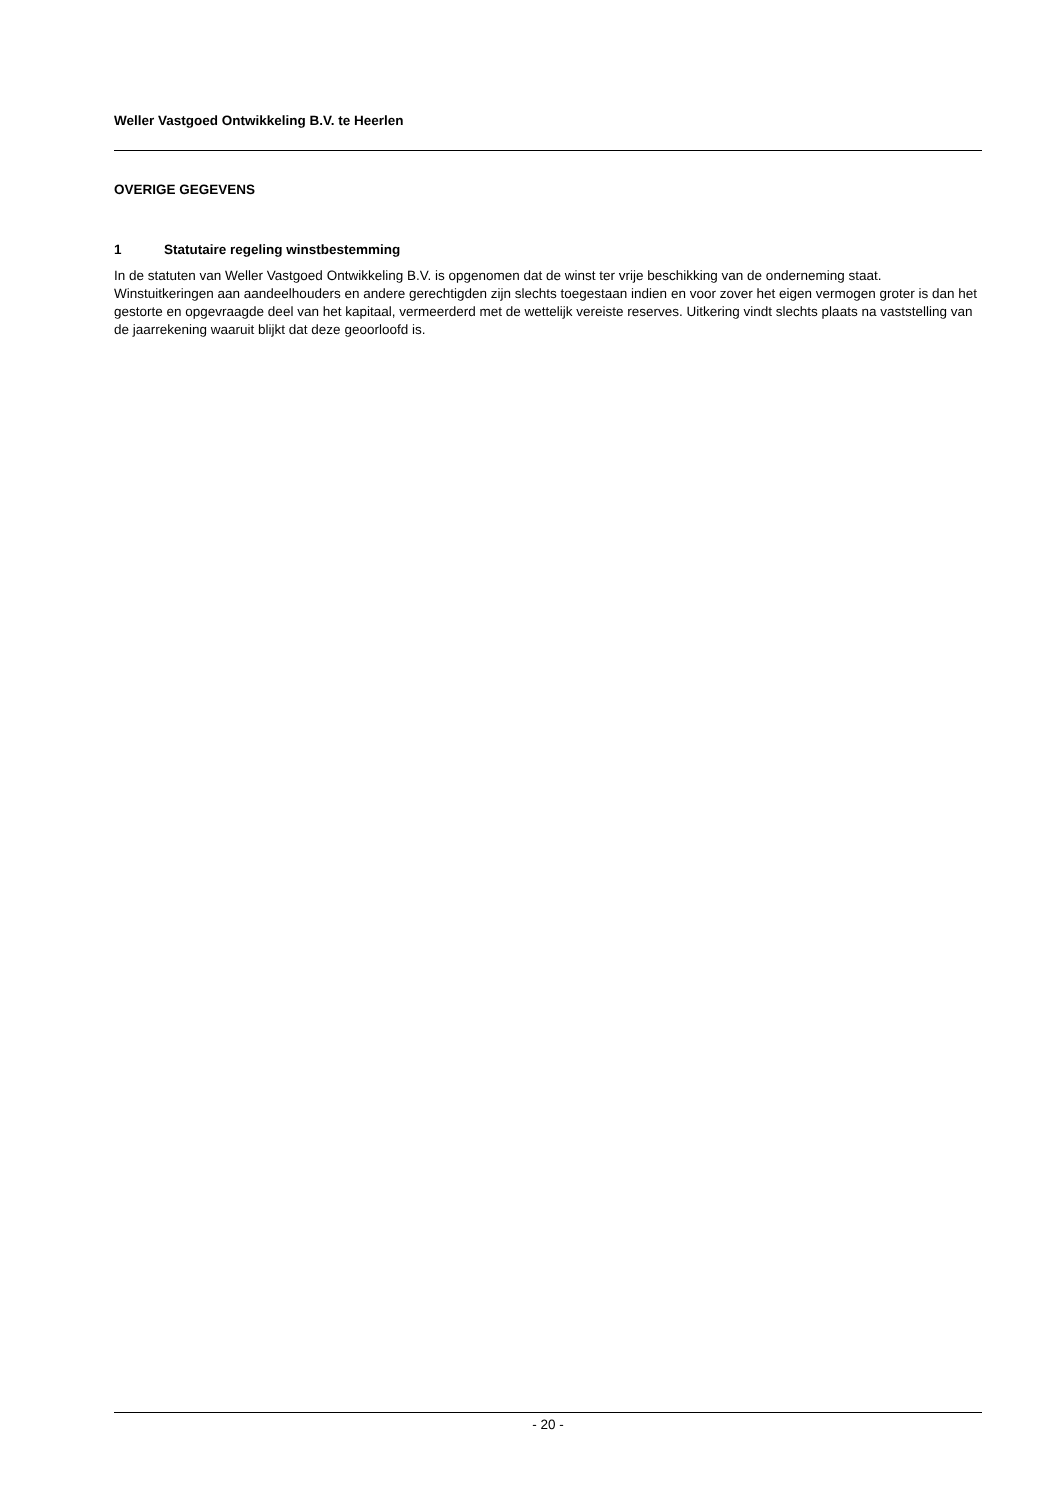Weller Vastgoed Ontwikkeling B.V. te Heerlen
OVERIGE GEGEVENS
1 Statutaire regeling winstbestemming
In de statuten van Weller Vastgoed Ontwikkeling B.V. is opgenomen dat de winst ter vrije beschikking van de onderneming staat. Winstuitkeringen aan aandeelhouders en andere gerechtigden zijn slechts toegestaan indien en voor zover het eigen vermogen groter is dan het gestorte en opgevraagde deel van het kapitaal, vermeerderd met de wettelijk vereiste reserves. Uitkering vindt slechts plaats na vaststelling van de jaarrekening waaruit blijkt dat deze geoorloofd is.
- 20 -